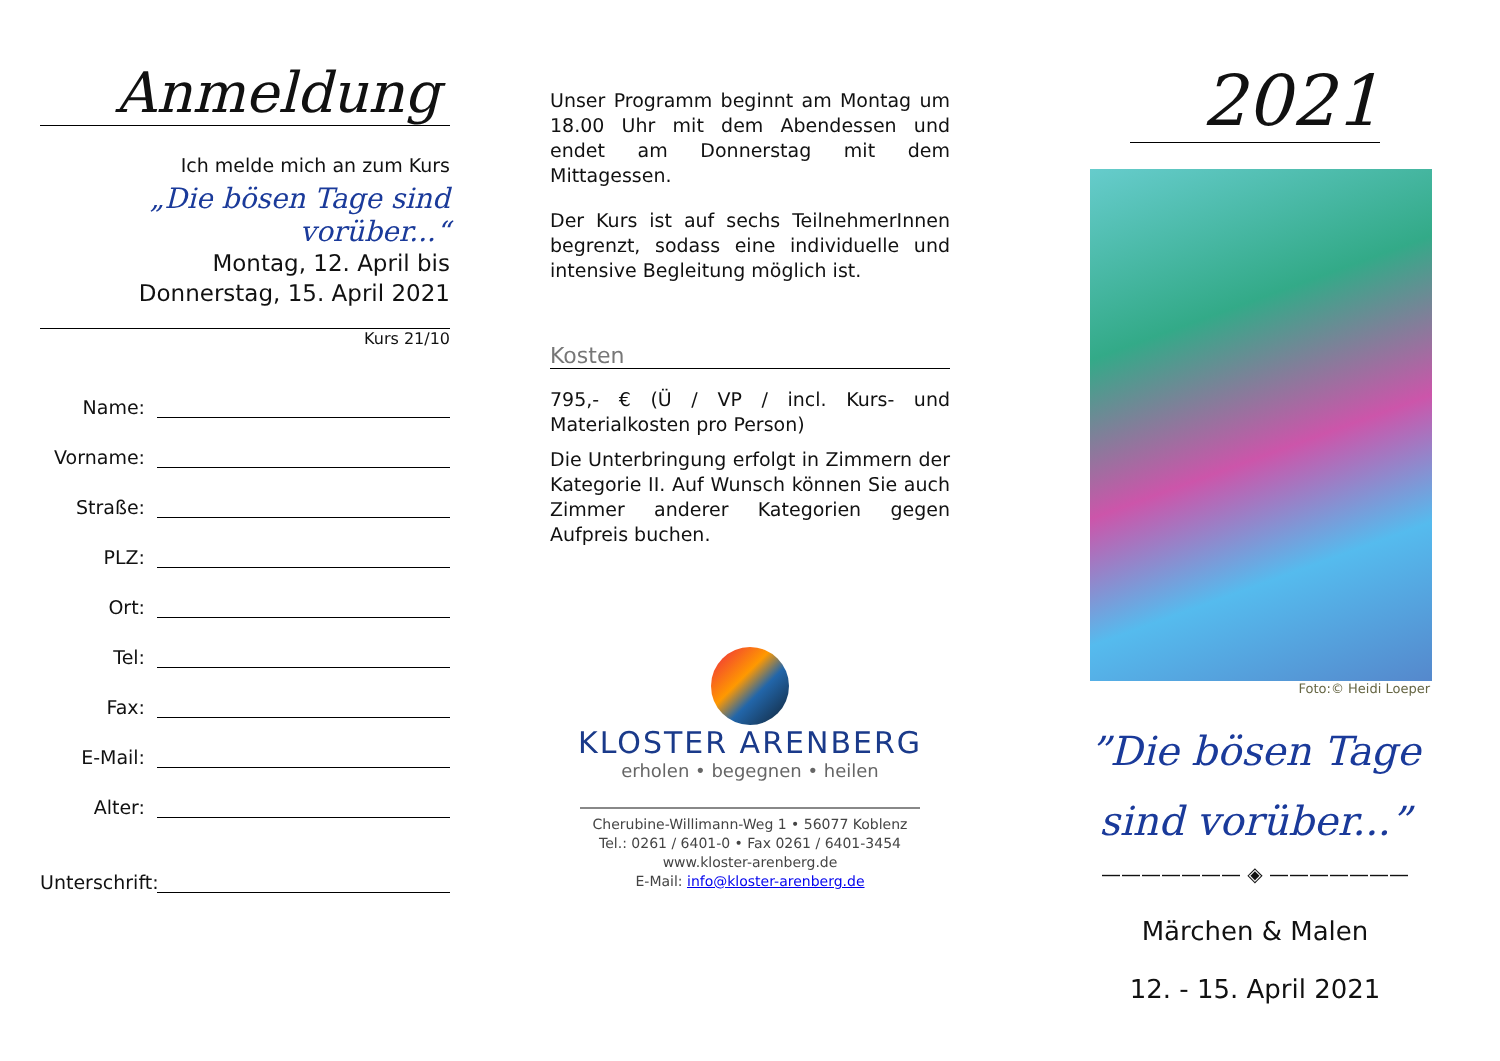Anmeldung
Ich melde mich an zum Kurs
„Die bösen Tage sind vorüber...“
Montag, 12. April bis
Donnerstag, 15. April 2021
Kurs 21/10
Name:
Vorname:
Straße:
PLZ:
Ort:
Tel:
Fax:
E-Mail:
Alter:
Unterschrift:
Unser Programm beginnt am Montag um 18.00 Uhr mit dem Abendessen und endet am Donnerstag mit dem Mittagessen.
Der Kurs ist auf sechs TeilnehmerInnen begrenzt, sodass eine individuelle und intensive Begleitung möglich ist.
Kosten
795,- € (Ü / VP / incl. Kurs- und Materialkosten pro Person)
Die Unterbringung erfolgt in Zimmern der Kategorie II. Auf Wunsch können Sie auch Zimmer anderer Kategorien gegen Aufpreis buchen.
KLOSTER ARENBERG
erholen • begegnen • heilen
Cherubine-Willimann-Weg 1 • 56077 Koblenz
Tel.: 0261 / 6401-0 • Fax 0261 / 6401-3454
www.kloster-arenberg.de
E-Mail: info@kloster-arenberg.de
2021
Foto:© Heidi Loeper
”Die bösen Tage
sind vorüber...”
——————— ◈ ———————
Märchen & Malen
12. - 15. April 2021